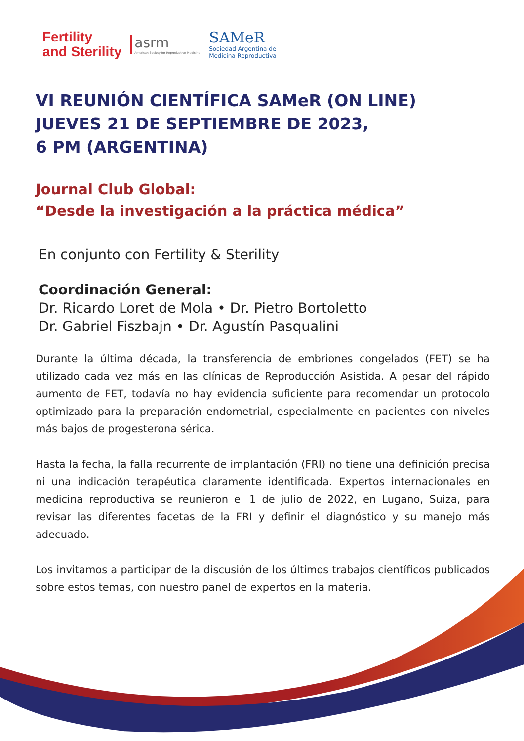Fertility
and Sterility
asrm
American Society for Reproductive Medicine
SAMeR
Sociedad Argentina de
Medicina Reproductiva
VI REUNIÓN CIENTÍFICA SAMeR (ON LINE)
JUEVES 21 DE SEPTIEMBRE DE 2023,
6 PM (ARGENTINA)
Journal Club Global:
“Desde la investigación a la práctica médica”
En conjunto con Fertility & Sterility
Coordinación General:
Dr. Ricardo Loret de Mola • Dr. Pietro Bortoletto
Dr. Gabriel Fiszbajn • Dr. Agustín Pasqualini
Durante la última década, la transferencia de embriones congelados (FET) se ha utilizado cada vez más en las clínicas de Reproducción Asistida. A pesar del rápido aumento de FET, todavía no hay evidencia suficiente para recomendar un protocolo optimizado para la preparación endometrial, especialmente en pacientes con niveles más bajos de progesterona sérica.
Hasta la fecha, la falla recurrente de implantación (FRI) no tiene una definición precisa ni una indicación terapéutica claramente identificada. Expertos internacionales en medicina reproductiva se reunieron el 1 de julio de 2022, en Lugano, Suiza, para revisar las diferentes facetas de la FRI y definir el diagnóstico y su manejo más adecuado.
Los invitamos a participar de la discusión de los últimos trabajos científicos publicados sobre estos temas, con nuestro panel de expertos en la materia.